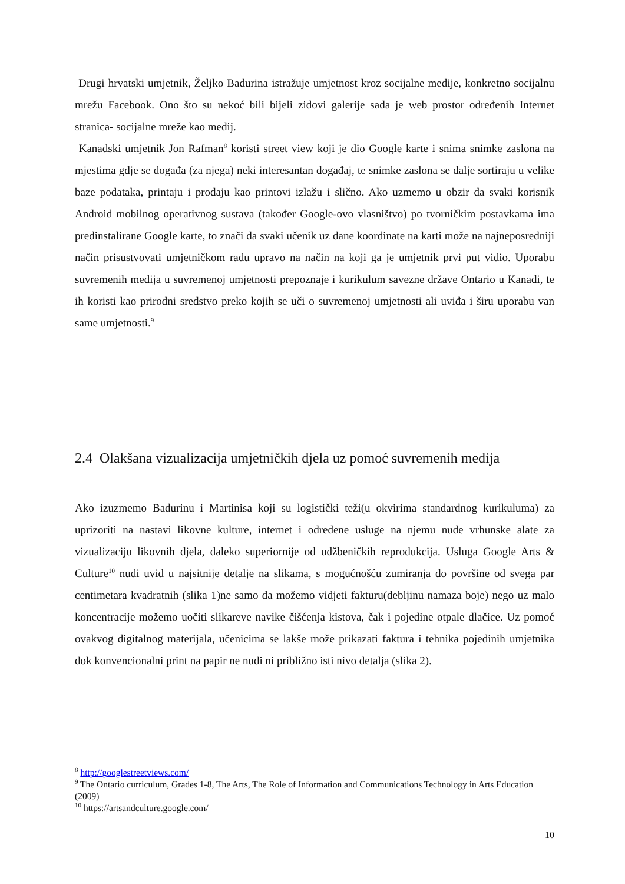Drugi hrvatski umjetnik, Željko Badurina istražuje umjetnost kroz socijalne medije, konkretno socijalnu mrežu Facebook. Ono što su nekoć bili bijeli zidovi galerije sada je web prostor određenih Internet stranica- socijalne mreže kao medij.
Kanadski umjetnik Jon Rafman<sup>8</sup> koristi street view koji je dio Google karte i snima snimke zaslona na mjestima gdje se događa (za njega) neki interesantan događaj, te snimke zaslona se dalje sortiraju u velike baze podataka, printaju i prodaju kao printovi izlažu i slično. Ako uzmemo u obzir da svaki korisnik Android mobilnog operativnog sustava (također Google-ovo vlasništvo) po tvorničkim postavkama ima predinstalirane Google karte, to znači da svaki učenik uz dane koordinate na karti može na najneposredniji način prisustvovati umjetničkom radu upravo na način na koji ga je umjetnik prvi put vidio. Uporabu suvremenih medija u suvremenoj umjetnosti prepoznaje i kurikulum savezne države Ontario u Kanadi, te ih koristi kao prirodni sredstvo preko kojih se uči o suvremenoj umjetnosti ali uviđa i širu uporabu van same umjetnosti.<sup>9</sup>
2.4 Olakšana vizualizacija umjetničkih djela uz pomoć suvremenih medija
Ako izuzmemo Badurinu i Martinisa koji su logistički teži(u okvirima standardnog kurikuluma) za uprizoriti na nastavi likovne kulture, internet i određene usluge na njemu nude vrhunske alate za vizualizaciju likovnih djela, daleko superiornije od udžbeničkih reprodukcija. Usluga Google Arts & Culture<sup>10</sup> nudi uvid u najsitnije detalje na slikama, s mogućnošću zumiranja do površine od svega par centimetara kvadratnih (slika 1)ne samo da možemo vidjeti fakturu(debljinu namaza boje) nego uz malo koncentracije možemo uočiti slikareve navike čišćenja kistova, čak i pojedine otpale dlačice. Uz pomoć ovakvog digitalnog materijala, učenicima se lakše može prikazati faktura i tehnika pojedinih umjetnika dok konvencionalni print na papir ne nudi ni približno isti nivo detalja (slika 2).
<sup>8</sup> http://googlestreetviews.com/
<sup>9</sup> The Ontario curriculum, Grades 1-8, The Arts, The Role of Information and Communications Technology in Arts Education (2009)
<sup>10</sup> https://artsandculture.google.com/
10